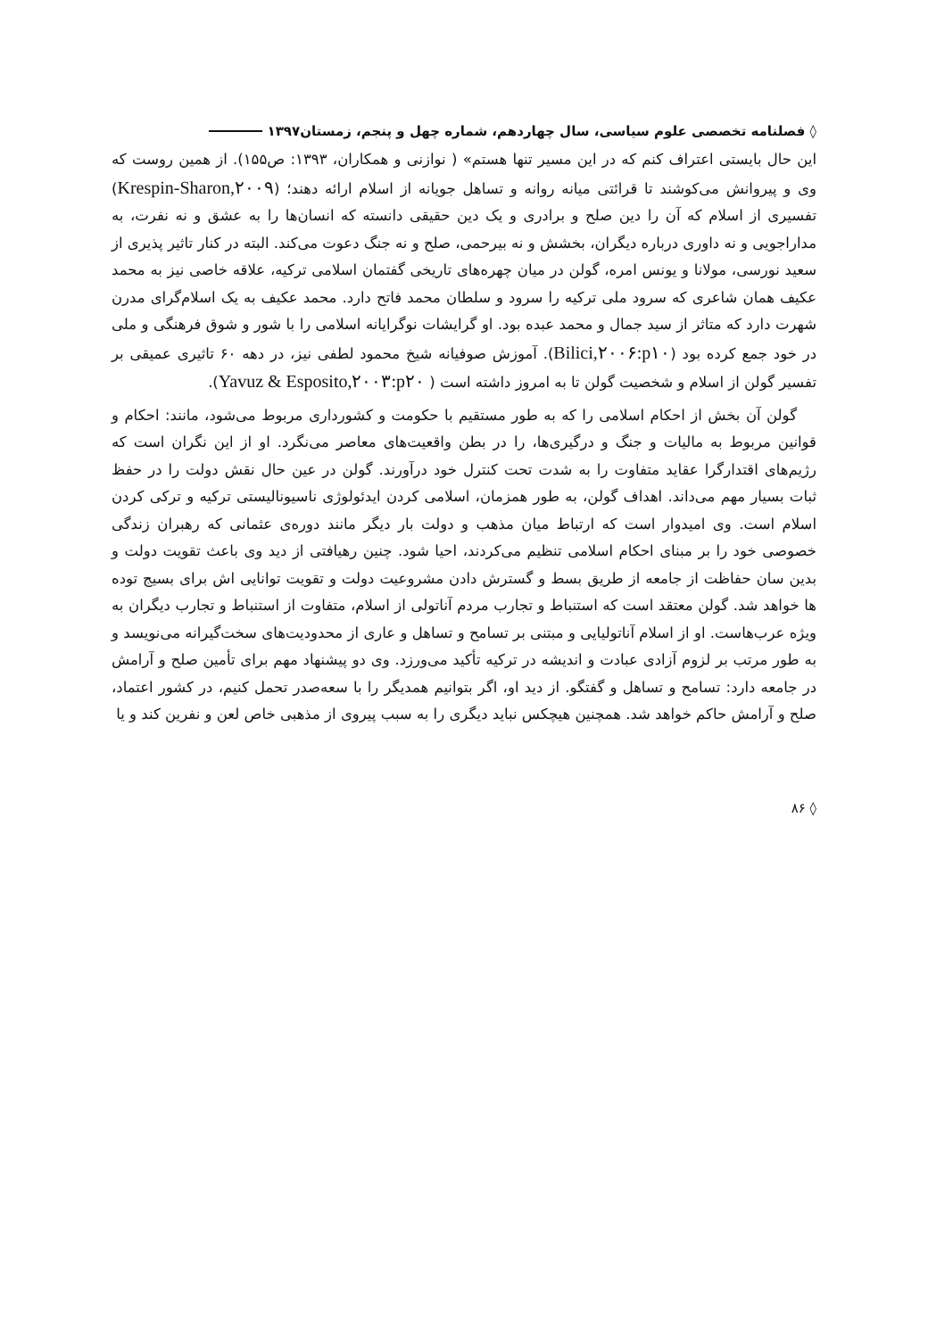◊ فصلنامه تخصصی علوم سیاسی، سال چهاردهم، شماره چهل و پنجم، زمستان۱۳۹۷
این حال بایستی اعتراف کنم که در این مسیر تنها هستم» ( نوازنی و همکاران، ۱۳۹۳: ص۱۵۵). از همین روست که وی و پیروانش می‌کوشند تا قرائتی میانه روانه و تساهل جویانه از اسلام ارائه دهند؛ (Krespin-Sharon,۲۰۰۹) تفسیری از اسلام که آن را دین صلح و برادری و یک دین حقیقی دانسته که انسان‌ها را به عشق و نه نفرت، به مداراجویی و نه داوری درباره دیگران، بخشش و نه بیرحمی، صلح و نه جنگ دعوت می‌کند. البته در کنار تاثیر پذیری از سعید نورسی، مولانا و یونس امره، گولن در میان چهره‌های تاریخی گفتمان اسلامی ترکیه، علاقه خاصی نیز به محمد عکیف همان شاعری که سرود ملی ترکیه را سرود و سلطان محمد فاتح دارد. محمد عکیف به یک اسلام‌گرای مدرن شهرت دارد که متاثر از سید جمال و محمد عبده بود. او گرایشات نوگرایانه اسلامی را با شور و شوق فرهنگی و ملی در خود جمع کرده بود (Bilici,۲۰۰۶:p۱۰). آموزش صوفیانه شیخ محمود لطفی نیز، در دهه ۶۰ تاثیری عمیقی بر تفسیر گولن از اسلام و شخصیت گولن تا به امروز داشته است ( Yavuz & Esposito,۲۰۰۳:p۲۰).
گولن آن بخش از احکام اسلامی را که به طور مستقیم با حکومت و کشورداری مربوط می‌شود، مانند: احکام و قوانین مربوط به مالیات و جنگ و درگیری‌ها، را در بطن واقعیت‌های معاصر می‌نگرد. او از این نگران است که رژیم‌های اقتدارگرا عقاید متفاوت را به شدت تحت کنترل خود درآورند. گولن در عین حال نقش دولت را در حفظ ثبات بسیار مهم می‌داند. اهداف گولن، به طور همزمان، اسلامی کردن ایدئولوژی ناسیونالیستی ترکیه و ترکی کردن اسلام است. وی امیدوار است که ارتباط میان مذهب و دولت بار دیگر مانند دوره‌ی عثمانی که رهبران زندگی خصوصی خود را بر مبنای احکام اسلامی تنظیم می‌کردند، احیا شود. چنین رهیافتی از دید وی باعث تقویت دولت و بدین سان حفاظت از جامعه از طریق بسط و گسترش دادن مشروعیت دولت و تقویت توانایی اش برای بسیج توده ها خواهد شد. گولن معتقد است که استنباط و تجارب مردم آناتولی از اسلام، متفاوت از استنباط و تجارب دیگران به ویژه عرب‌هاست. او از اسلام آناتولیایی و مبتنی بر تسامح و تساهل و عاری از محدودیت‌های سخت‌گیرانه می‌نویسد و به طور مرتب بر لزوم آزادی عبادت و اندیشه در ترکیه تأکید می‌ورزد. وی دو پیشنهاد مهم برای تأمین صلح و آرامش در جامعه دارد: تسامح و تساهل و گفتگو. از دید او، اگر بتوانیم همدیگر را با سعه‌صدر تحمل کنیم، در کشور اعتماد، صلح و آرامش حاکم خواهد شد. همچنین هیچکس نباید دیگری را به سبب پیروی از مذهبی خاص لعن و نفرین کند و یا
◊ ۸۶